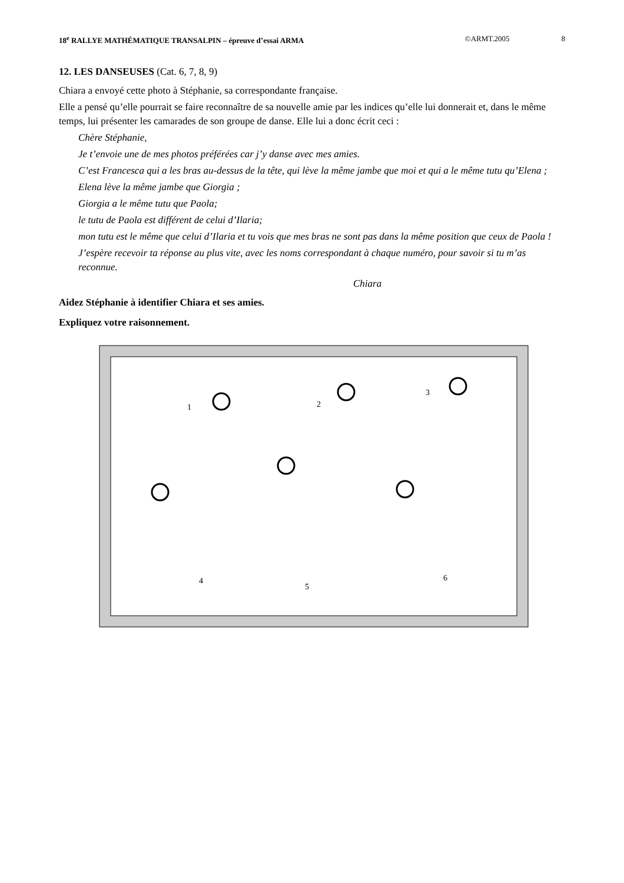18<sup>e</sup> RALLYE MATHÉMATIQUE TRANSALPIN – épreuve d’essai ARMA ©ARMT.2005 8
12. LES DANSEUSES (Cat. 6, 7, 8, 9)
Chiara a envoyé cette photo à Stéphanie, sa correspondante française.
Elle a pensé qu’elle pourrait se faire reconnaître de sa nouvelle amie par les indices qu’elle lui donnerait et, dans le même temps, lui présenter les camarades de son groupe de danse. Elle lui a donc écrit ceci :
Chère Stéphanie,
Je t’envoie une de mes photos préférées car j’y danse avec mes amies.
C’est Francesca qui a les bras au-dessus de la tête, qui lève la même jambe que moi et qui a le même tutu qu’Elena ;
Elena lève la même jambe que Giorgia ;
Giorgia a le même tutu que Paola;
le tutu de Paola est différent de celui d’Ilaria;
mon tutu est le même que celui d’Ilaria et tu vois que mes bras ne sont pas dans la même position que ceux de Paola !
J’espère recevoir ta réponse au plus vite, avec les noms correspondant à chaque numéro, pour savoir si tu m’as reconnue.
Chiara
Aidez Stéphanie à identifier Chiara et ses amies.
Expliquez votre raisonnement.
1
2
3
4
5
6